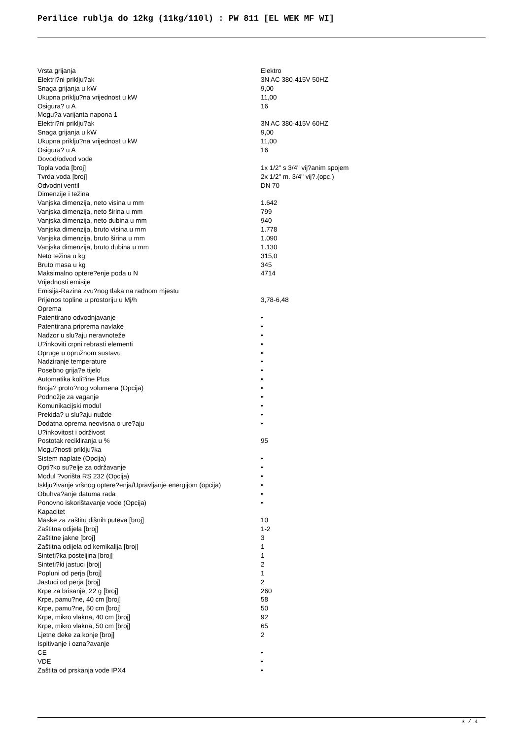Perilice rublja do 12kg (11kg/110l) : PW 811 [EL WEK MF WI]
| Vrsta grijanja | Elektro |
| Elektri?ni priklju?ak | 3N AC 380-415V 50HZ |
| Snaga grijanja u kW | 9,00 |
| Ukupna priklju?na vrijednost u kW | 11,00 |
| Osigura? u A | 16 |
| Mogu?a varijanta napona 1 | |
| Elektri?ni priklju?ak | 3N AC 380-415V 60HZ |
| Snaga grijanja u kW | 9,00 |
| Ukupna priklju?na vrijednost u kW | 11,00 |
| Osigura? u A | 16 |
| Dovod/odvod vode | |
| Topla voda [broj] | 1x 1/2" s 3/4" vij?anim spojem |
| Tvrda voda [broj] | 2x 1/2" m. 3/4" vij?.(opc.) |
| Odvodni ventil | DN 70 |
| Dimenzije i težina | |
| Vanjska dimenzija, neto visina u mm | 1.642 |
| Vanjska dimenzija, neto širina u mm | 799 |
| Vanjska dimenzija, neto dubina u mm | 940 |
| Vanjska dimenzija, bruto visina u mm | 1.778 |
| Vanjska dimenzija, bruto širina u mm | 1.090 |
| Vanjska dimenzija, bruto dubina u mm | 1.130 |
| Neto težina u kg | 315,0 |
| Bruto masa u kg | 345 |
| Maksimalno optere?enje poda u N | 4714 |
| Vrijednosti emisije | |
| Emisija-Razina zvu?nog tlaka na radnom mjestu | |
| Prijenos topline u prostoriju u Mj/h | 3,78-6,48 |
| Oprema | |
| Patentirano odvodnjavanje | • |
| Patentirana priprema navlake | • |
| Nadzor u slu?aju neravnoteže | • |
| U?inkoviti crpni rebrasti elementi | • |
| Opruge u opružnom sustavu | • |
| Nadziranje temperature | • |
| Posebno grija?e tijelo | • |
| Automatika koli?ine Plus | • |
| Broja? proto?nog volumena (Opcija) | • |
| Podnožje za vaganje | • |
| Komunikacijski modul | • |
| Prekida? u slu?aju nužde | • |
| Dodatna oprema neovisna o ure?aju | • |
| U?inkovitost i održivost | |
| Postotak recikliranja u % | 95 |
| Mogu?nosti priklju?ka | |
| Sistem naplate (Opcija) | • |
| Opti?ko su?elje za održavanje | • |
| Modul ?vorišta RS 232 (Opcija) | • |
| Isklju?ivanje vršnog optere?enja/Upravljanje energijom (opcija) | • |
| Obuhva?anje datuma rada | • |
| Ponovno iskorištavanje vode (Opcija) | • |
| Kapacitet | |
| Maske za zaštitu dišnih puteva [broj] | 10 |
| Zaštitna odijela [broj] | 1-2 |
| Zaštitne jakne [broj] | 3 |
| Zaštitna odijela od kemikalija [broj] | 1 |
| Sinteti?ka posteljina [broj] | 1 |
| Sinteti?ki jastuci [broj] | 2 |
| Popluni od perja [broj] | 1 |
| Jastuci od perja [broj] | 2 |
| Krpe za brisanje, 22 g [broj] | 260 |
| Krpe, pamu?ne, 40 cm [broj] | 58 |
| Krpe, pamu?ne, 50 cm [broj] | 50 |
| Krpe, mikro vlakna, 40 cm [broj] | 92 |
| Krpe, mikro vlakna, 50 cm [broj] | 65 |
| Ljetne deke za konje [broj] | 2 |
| Ispitivanje i ozna?avanje | |
| CE | • |
| VDE | • |
| Zaštita od prskanja vode IPX4 | • |
3 / 4